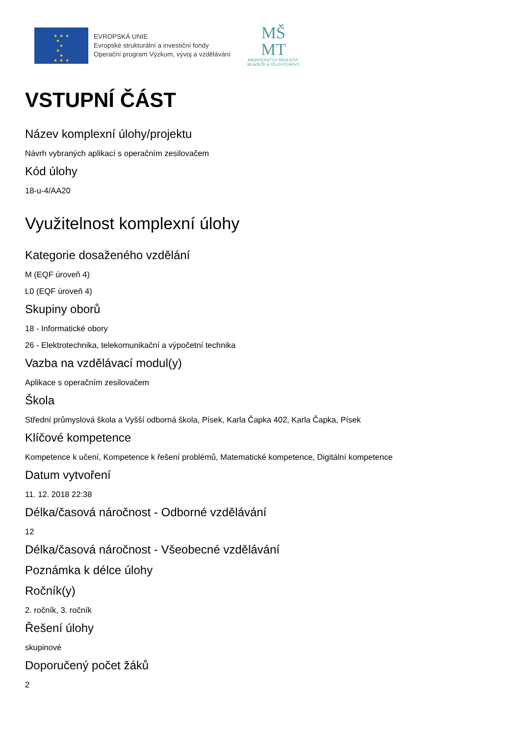★★★
★ ★
★ ★
★★★
EVROPSKÁ UNIE
Evropské strukturální a investiční fondy
Operační program Výzkum, vývoj a vzdělávání
MŠ
MT
MINISTERSTVO ŠKOLSTVÍ,
MLÁDEŽE A TĚLOVÝCHOVY
VSTUPNÍ ČÁST
Název komplexní úlohy/projektu
Návrh vybraných aplikací s operačním zesilovačem
Kód úlohy
18-u-4/AA20
Využitelnost komplexní úlohy
Kategorie dosaženého vzdělání
M (EQF úroveň 4)
L0 (EQF úroveň 4)
Skupiny oborů
18 - Informatické obory
26 - Elektrotechnika, telekomunikační a výpočetní technika
Vazba na vzdělávací modul(y)
Aplikace s operačním zesilovačem
Škola
Střední průmyslová škola a Vyšší odborná škola, Písek, Karla Čapka 402, Karla Čapka, Písek
Klíčové kompetence
Kompetence k učení, Kompetence k řešení problémů, Matematické kompetence, Digitální kompetence
Datum vytvoření
11. 12. 2018 22:38
Délka/časová náročnost - Odborné vzdělávání
12
Délka/časová náročnost - Všeobecné vzdělávání
Poznámka k délce úlohy
Ročník(y)
2. ročník, 3. ročník
Řešení úlohy
skupinové
Doporučený počet žáků
2